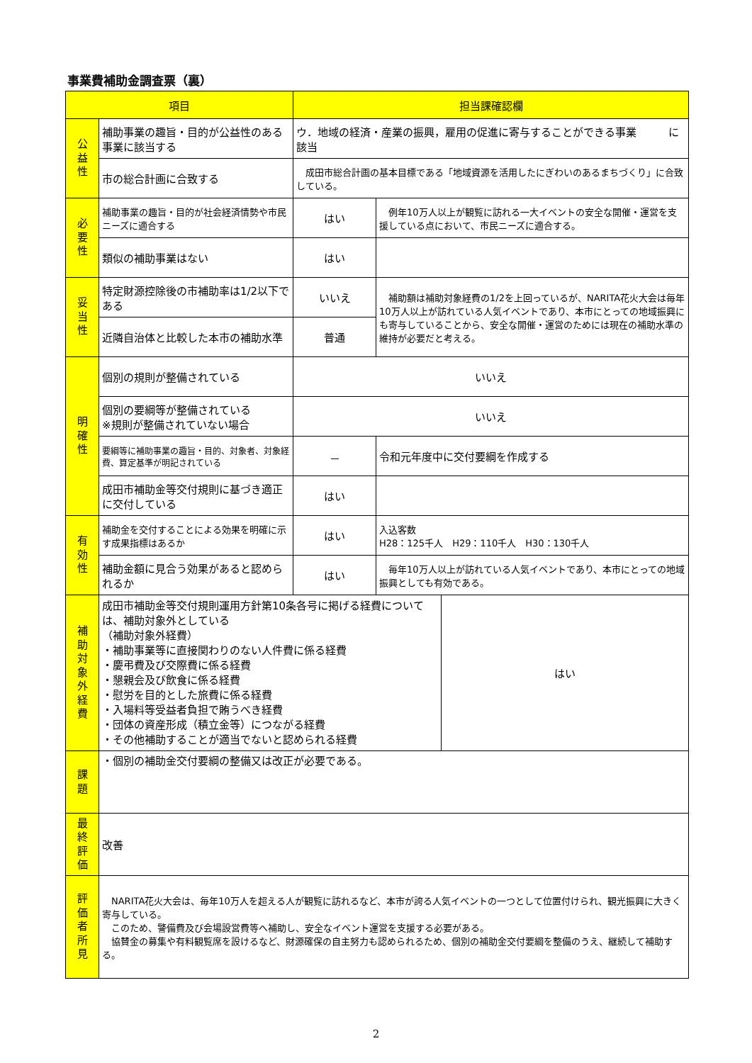事業費補助金調査票（裏）
| 項目 | | 担当課確認欄 | | |
| --- | --- | --- | --- | --- |
| 公 益 性 | 補助事業の趣旨・目的が公益性のある事業に該当する | ウ．地域の経済・産業の振興，雇用の促進に寄与することができる事業 に該当 | | |
| | 市の総合計画に合致する | 成田市総合計画の基本目標である「地域資源を活用したにぎわいのあるまちづくり」に合致している。 | | |
| 必 要 性 | 補助事業の趣旨・目的が社会経済情勢や市民ニーズに適合する | はい | 例年10万人以上が観覧に訪れる一大イベントの安全な開催・運営を支援している点において、市民ニーズに適合する。 | |
| | 類似の補助事業はない | はい | | |
| 妥 当 性 | 特定財源控除後の市補助率は1/2以下である | いいえ | 補助額は補助対象経費の1/2を上回っているが、NARITA花火大会は毎年10万人以上が訪れている人気イベントであり、本市にとっての地域振興にも寄与していることから、安全な開催・運営のためには現在の補助水準の維持が必要だと考える。 | |
| | 近隣自治体と比較した本市の補助水準 | 普通 | | |
| 明 確 性 | 個別の規則が整備されている | いいえ | | |
| | 個別の要綱等が整備されている ※規則が整備されていない場合 | いいえ | | |
| | 要綱等に補助事業の趣旨・目的、対象者、対象経費、算定基準が明記されている | － | 令和元年度中に交付要綱を作成する | |
| | 成田市補助金等交付規則に基づき適正に交付している | はい | | |
| 有 効 性 | 補助金を交付することによる効果を明確に示す成果指標はあるか | はい | 入込客数 H28：125千人 H29：110千人 H30：130千人 | |
| | 補助金額に見合う効果があると認められるか | はい | 毎年10万人以上が訪れている人気イベントであり、本市にとっての地域振興としても有効である。 | |
| 補 助 対 象 外 経 費 | 成田市補助金等交付規則運用方針第10条各号に掲げる経費については、補助対象外としている （補助対象外経費） ・補助事業等に直接関わりのない人件費に係る経費 ・慶弔費及び交際費に係る経費 ・懇親会及び飲食に係る経費 ・慰労を目的とした旅費に係る経費 ・入場料等受益者負担で賄うべき経費 ・団体の資産形成（積立金等）につながる経費 ・その他補助することが適当でないと認められる経費 | | | はい |
| 課 題 | ・個別の補助金交付要綱の整備又は改正が必要である。 | | | |
| 最 終 評 価 | 改善 | | | |
| 評 価 者 所 見 | NARITA花火大会は、毎年10万人を超える人が観覧に訪れるなど、本市が誇る人気イベントの一つとして位置付けられ、観光振興に大きく寄与している。 このため、警備費及び会場設営費等へ補助し、安全なイベント運営を支援する必要がある。 協賛金の募集や有料観覧席を設けるなど、財源確保の自主努力も認められるため、個別の補助金交付要綱を整備のうえ、継続して補助する。 | | | |
2